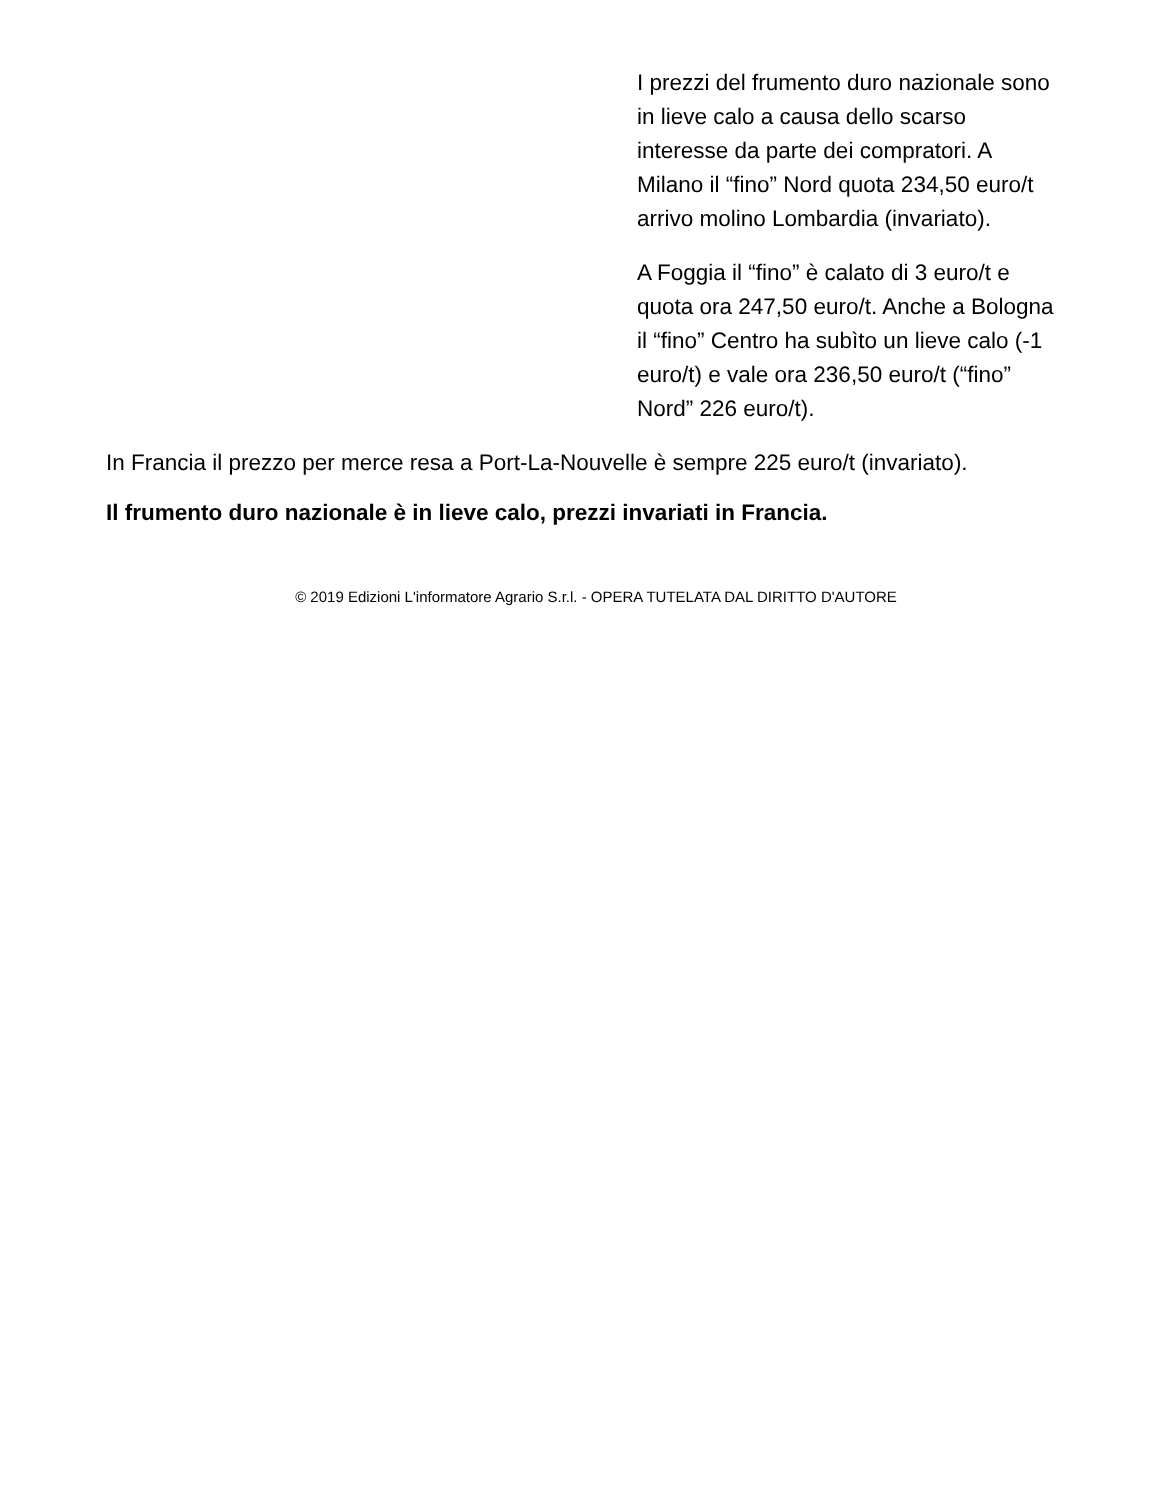I prezzi del frumento duro nazionale sono in lieve calo a causa dello scarso interesse da parte dei compratori. A Milano il “fino” Nord quota 234,50 euro/t arrivo molino Lombardia (invariato).
A Foggia il “fino” è calato di 3 euro/t e quota ora 247,50 euro/t. Anche a Bologna il “fino” Centro ha subìto un lieve calo (-1 euro/t) e vale ora 236,50 euro/t (“fino” Nord” 226 euro/t).
In Francia il prezzo per merce resa a Port-La-Nouvelle è sempre 225 euro/t (invariato).
Il frumento duro nazionale è in lieve calo, prezzi invariati in Francia.
© 2019 Edizioni L'informatore Agrario S.r.l. - OPERA TUTELATA DAL DIRITTO D'AUTORE